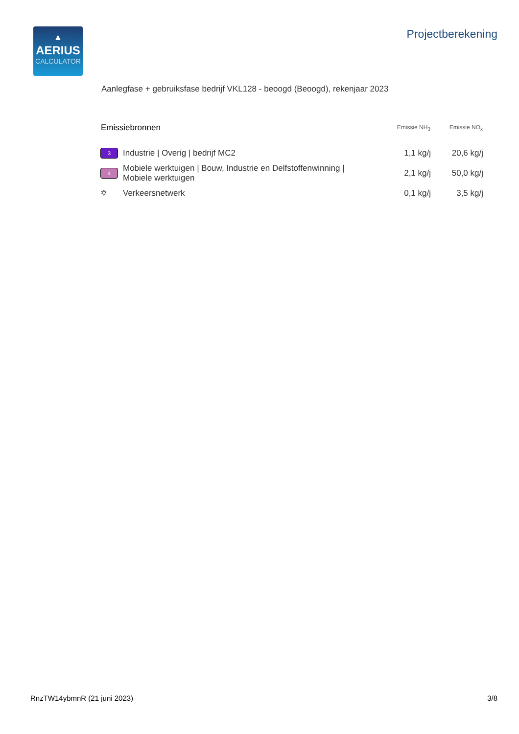▲
AERIUS
CALCULATOR
Projectberekening
Aanlegfase + gebruiksfase bedrijf VKL128 - beoogd (Beoogd), rekenjaar 2023
| Emissiebronnen | | Emissie NH<sub>3</sub> | Emissie NO<sub>x</sub> |
| --- | --- | --- | --- |
| 3 | Industrie / Overig / bedrijf MC2 | 1,1 kg/j | 20,6 kg/j |
| 4 | Mobiele werktuigen / Bouw, Industrie en Delfstoffenwinning / Mobiele werktuigen | 2,1 kg/j | 50,0 kg/j |
| ✡ | Verkeersnetwerk | 0,1 kg/j | 3,5 kg/j |
RnzTW14ybmnR (21 juni 2023) 3/8